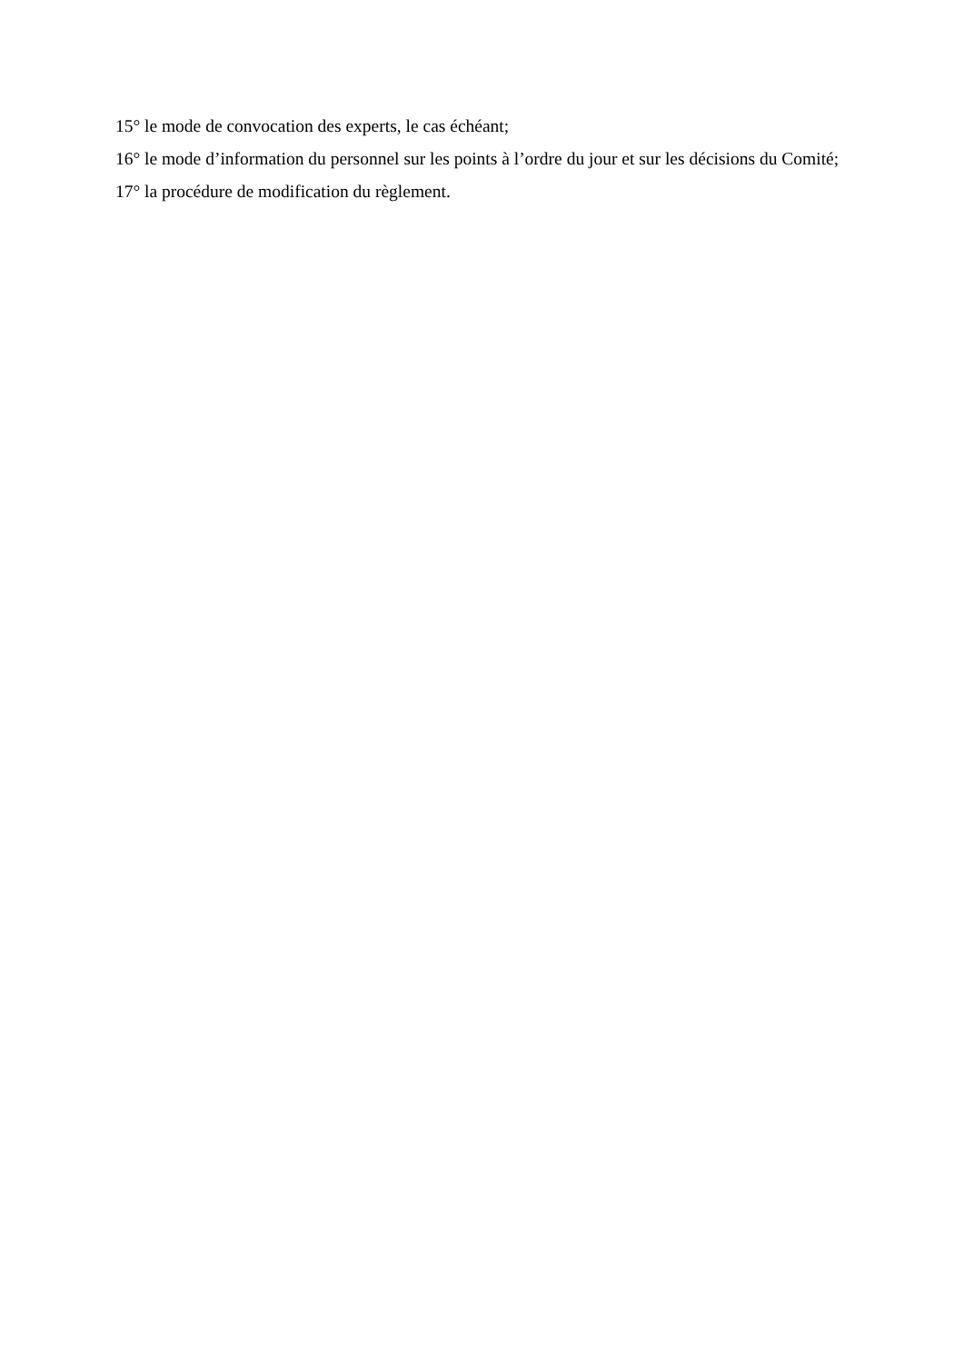15° le mode de convocation des experts, le cas échéant;
16° le mode d’information du personnel sur les points à l’ordre du jour et sur les décisions du Comité;
17° la procédure de modification du règlement.